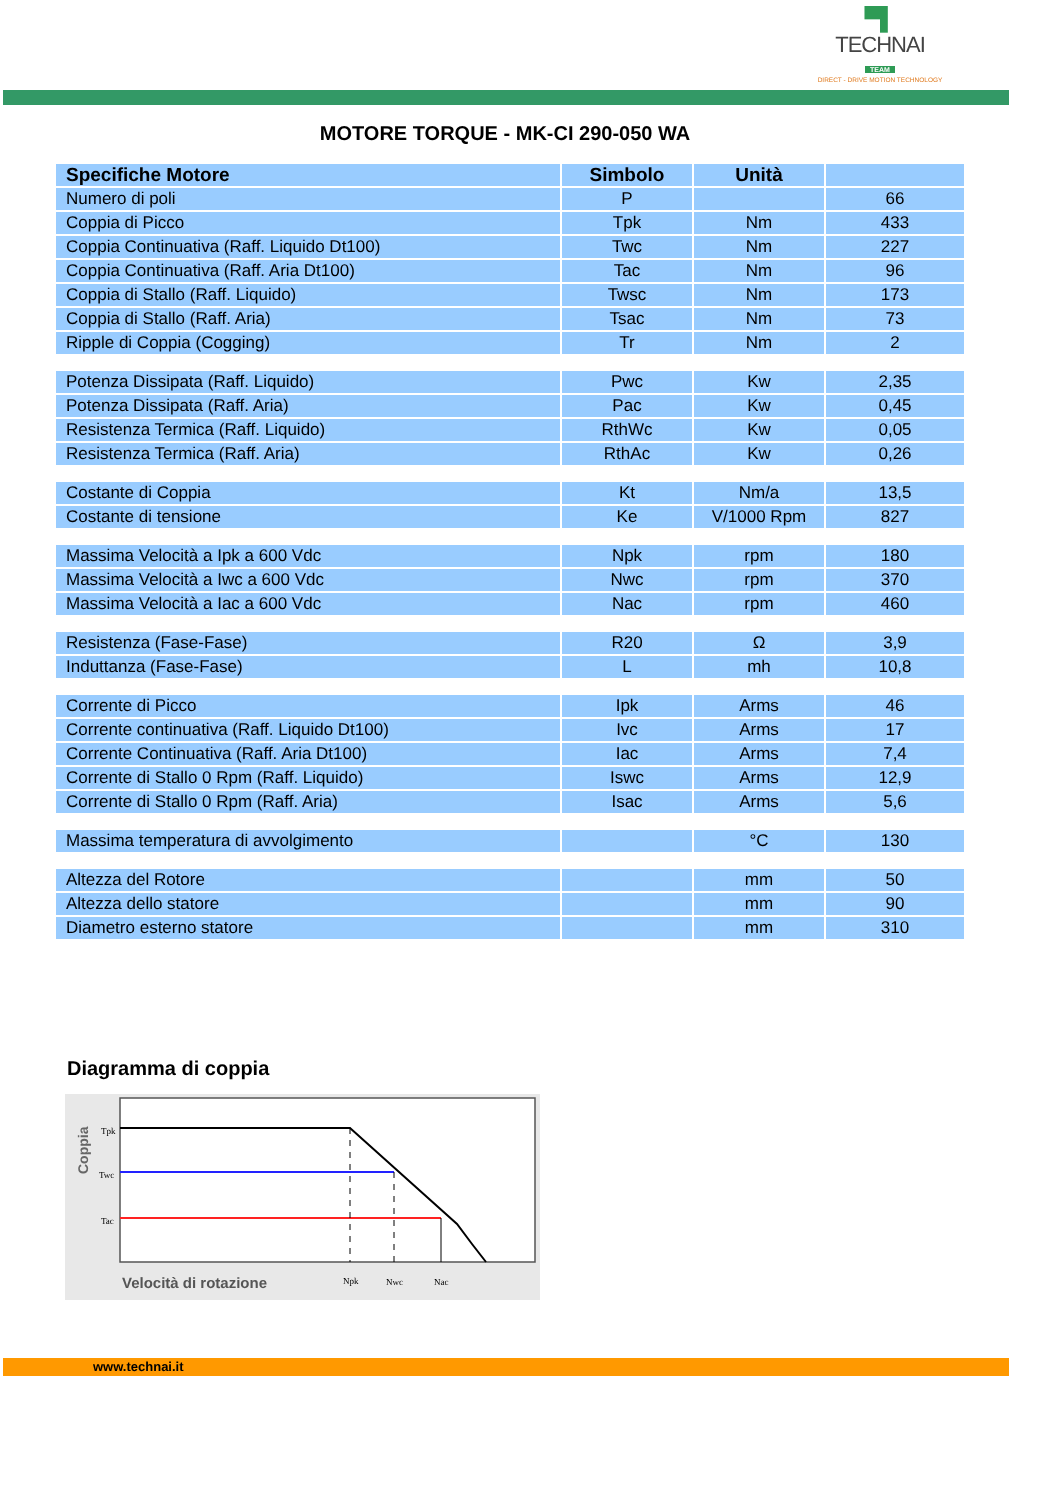▀▌
TECHNAI
TEAM
DIRECT - DRIVE MOTION TECHNOLOGY
MOTORE TORQUE - MK-CI 290-050 WA
| Specifiche Motore | Simbolo | Unità | |
| --- | --- | --- | --- |
| Numero di poli | P | | 66 |
| Coppia di Picco | Tpk | Nm | 433 |
| Coppia Continuativa (Raff. Liquido Dt100) | Twc | Nm | 227 |
| Coppia Continuativa (Raff. Aria Dt100) | Tac | Nm | 96 |
| Coppia di Stallo (Raff. Liquido) | Twsc | Nm | 173 |
| Coppia di Stallo (Raff. Aria) | Tsac | Nm | 73 |
| Ripple di Coppia (Cogging) | Tr | Nm | 2 |
| Potenza Dissipata (Raff. Liquido) | Pwc | Kw | 2,35 |
| Potenza Dissipata (Raff. Aria) | Pac | Kw | 0,45 |
| Resistenza Termica (Raff. Liquido) | RthWc | Kw | 0,05 |
| Resistenza Termica (Raff. Aria) | RthAc | Kw | 0,26 |
| Costante di Coppia | Kt | Nm/a | 13,5 |
| Costante di tensione | Ke | V/1000 Rpm | 827 |
| Massima Velocità a Ipk a 600 Vdc | Npk | rpm | 180 |
| Massima Velocità a Iwc a 600 Vdc | Nwc | rpm | 370 |
| Massima Velocità a Iac a 600 Vdc | Nac | rpm | 460 |
| Resistenza (Fase-Fase) | R20 | Ω | 3,9 |
| Induttanza (Fase-Fase) | L | mh | 10,8 |
| Corrente di Picco | Ipk | Arms | 46 |
| Corrente continuativa (Raff. Liquido Dt100) | Ivc | Arms | 17 |
| Corrente Continuativa (Raff. Aria Dt100) | Iac | Arms | 7,4 |
| Corrente di Stallo 0 Rpm (Raff. Liquido) | Iswc | Arms | 12,9 |
| Corrente di Stallo 0 Rpm (Raff. Aria) | Isac | Arms | 5,6 |
| Massima temperatura di avvolgimento | | °C | 130 |
| Altezza del Rotore | | mm | 50 |
| Altezza dello statore | | mm | 90 |
| Diametro esterno statore | | mm | 310 |
Diagramma di coppia
Coppia
Tpk
Twc
Tac
Velocità di rotazione
Npk
Nwc
Nac
www.technai.it